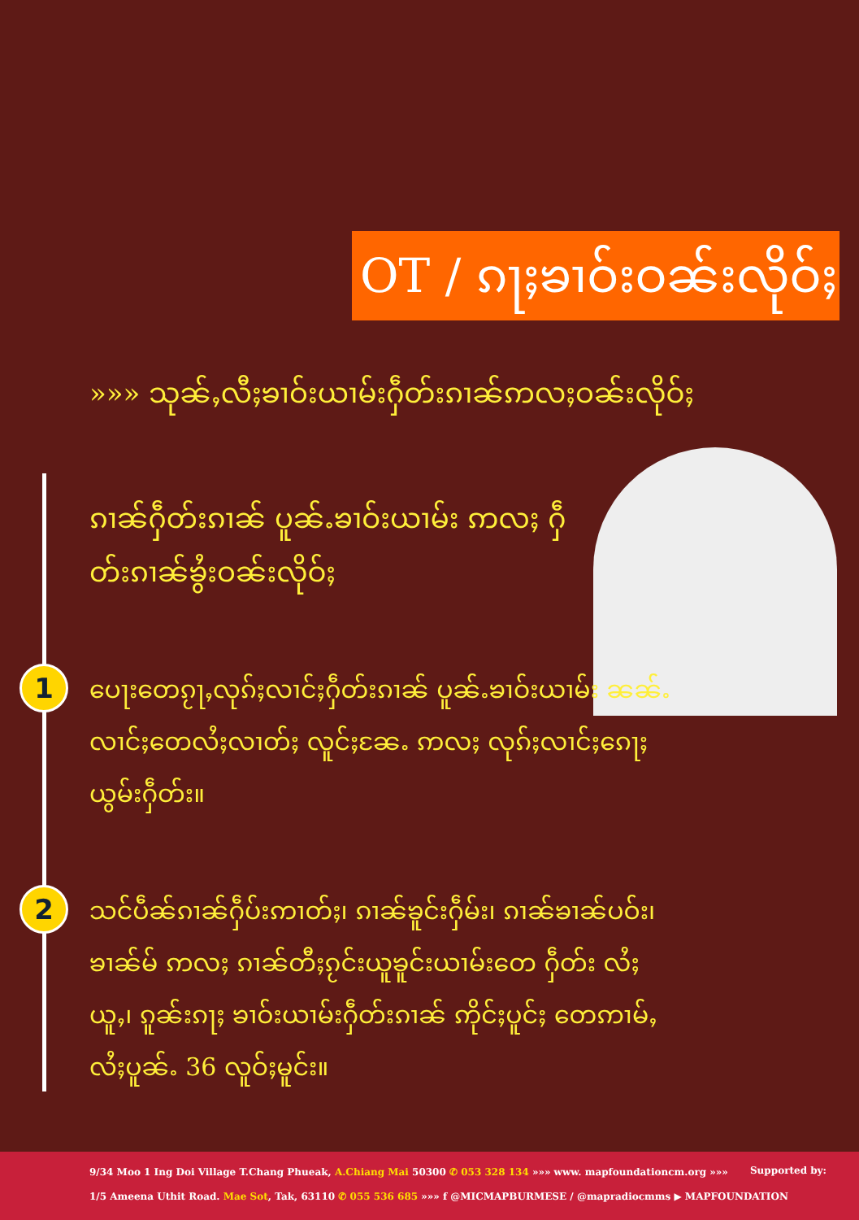OT / ၵႃႈၶၢဝ်းဝၼ်းလိုဝ်ႈ
»»» သုၼ်ႇလီႈၶၢဝ်းယၢမ်းႁဵတ်းၵၢၼ်ဢလႈဝၼ်းလိုဝ်ႈ
ၵၢၼ်ႁဵတ်းၵၢၼ် ပူၼ်ႉၶၢဝ်းယၢမ်း ဢလႈ ႁဵတ်းၵၢၼ်ၶွႆးဝၼ်းလိုဝ်ႈ
1 ပေႃးတေၵႂႃႇလုၵ်ႈလၢင်ႈႁဵတ်းၵၢၼ် ပူၼ်ႉၶၢဝ်းယၢမ်း ၼၼ်ႉလၢင်ႈတေလႆႈလၢတ်ႈ လူင်ႈၼႄႉ ဢလႈ လုၵ်ႈလၢင်ႈၵေႃႈ ယွမ်းႁဵတ်း။
2 သင်ပဵၼ်ၵၢၼ်ႁဵပ်းဢၢတ်ႈ၊ ၵၢၼ်ၶူင်းႁဵမ်း၊ ၵၢၼ်ၶၢၼ်ပဝ်း၊ ၶၢၼ်မ် ဢလႈ ၵၢၼ်တီႈၵႂင်းယူၶူင်းယၢမ်းတေ ႁဵတ်း လႆႈယူႇ၊ ၵူၼ်းၵႃႈ ၶၢဝ်းယၢမ်းႁဵတ်းၵၢၼ် ဢိုင်ႈပူင်ႈ တေဢၢမ်ႇလႆႈပူၼ်ႉ 36 လူဝ်ႈမူင်း။
9/34 Moo 1 Ing Doi Village T.Chang Phueak, A.Chiang Mai 50300 ✆ 053 328 134 »»» www. mapfoundationcm.org »»»
1/5 Ameena Uthit Road. Mae Sot, Tak, 63110 ✆ 055 536 685 »»» f @MICMAPBURMESE / @mapradiocmms ▶ MAPFOUNDATION
Supported by: